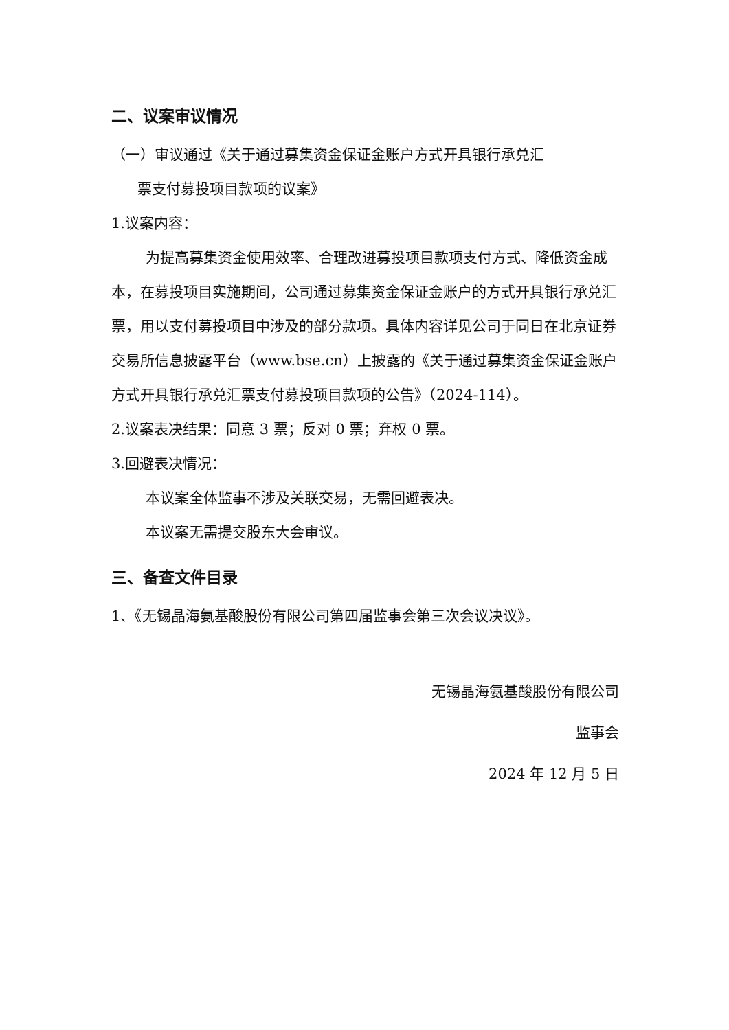二、议案审议情况
（一）审议通过《关于通过募集资金保证金账户方式开具银行承兑汇
票支付募投项目款项的议案》
1.议案内容：
为提高募集资金使用效率、合理改进募投项目款项支付方式、降低资金成本，在募投项目实施期间，公司通过募集资金保证金账户的方式开具银行承兑汇票，用以支付募投项目中涉及的部分款项。具体内容详见公司于同日在北京证券交易所信息披露平台（www.bse.cn）上披露的《关于通过募集资金保证金账户方式开具银行承兑汇票支付募投项目款项的公告》（2024-114）。
2.议案表决结果：同意 3 票；反对 0 票；弃权 0 票。
3.回避表决情况：
本议案全体监事不涉及关联交易，无需回避表决。
本议案无需提交股东大会审议。
三、备查文件目录
1、《无锡晶海氨基酸股份有限公司第四届监事会第三次会议决议》。
无锡晶海氨基酸股份有限公司
监事会
2024 年 12 月 5 日